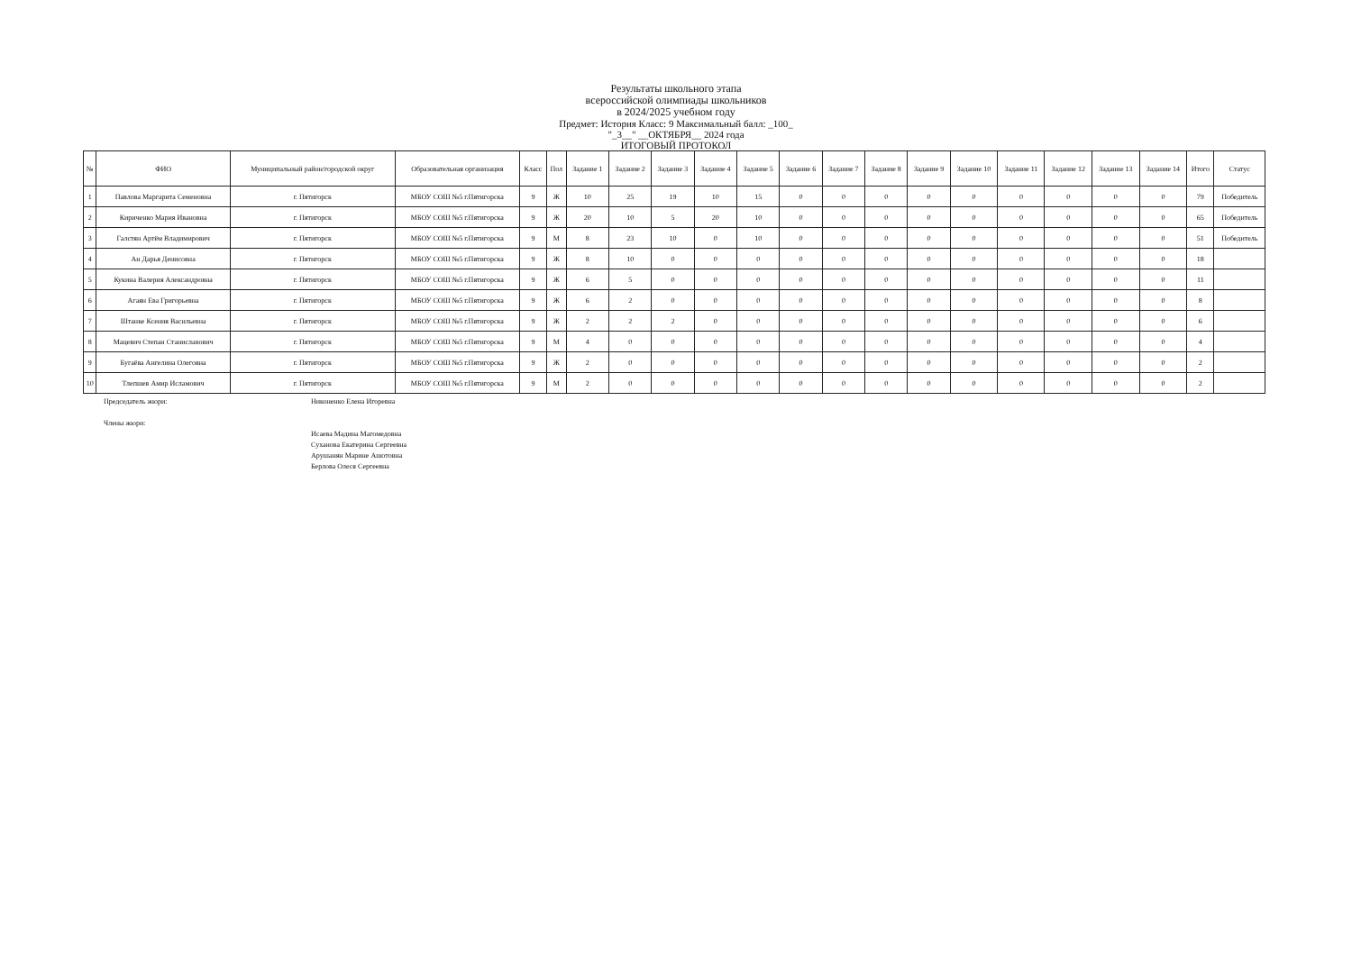Результаты школьного этапа
всероссийской олимпиады школьников
в 2024/2025 учебном году
Предмет: История Класс: 9 Максимальный балл: _100_
"_3__" __ОКТЯБРЯ__ 2024 года
ИТОГОВЫЙ ПРОТОКОЛ
| № | ФИО | Муниципальный район/городской округ | Образовательная организация | Класс | Пол | Задание 1 | Задание 2 | Задание 3 | Задание 4 | Задание 5 | Задание 6 | Задание 7 | Задание 8 | Задание 9 | Задание 10 | Задание 11 | Задание 12 | Задание 13 | Задание 14 | Итого | Статус |
| --- | --- | --- | --- | --- | --- | --- | --- | --- | --- | --- | --- | --- | --- | --- | --- | --- | --- | --- | --- | --- | --- |
| 1 | Павлова Маргарита Семеновна | г. Пятигорск | МБОУ СОШ №5 г.Пятигорска | 9 | Ж | 10 | 25 | 19 | 10 | 15 | 0 | 0 | 0 | 0 | 0 | 0 | 0 | 0 | 0 | 79 | Победитель |
| 2 | Кириченко Мария Ивановна | г. Пятигорск | МБОУ СОШ №5 г.Пятигорска | 9 | Ж | 20 | 10 | 5 | 20 | 10 | 0 | 0 | 0 | 0 | 0 | 0 | 0 | 0 | 0 | 65 | Победитель |
| 3 | Галстян Артём Владимирович | г. Пятигорск | МБОУ СОШ №5 г.Пятигорска | 9 | М | 8 | 23 | 10 | 0 | 10 | 0 | 0 | 0 | 0 | 0 | 0 | 0 | 0 | 0 | 51 | Победитель |
| 4 | Ан Дарья Денисовна | г. Пятигорск | МБОУ СОШ №5 г.Пятигорска | 9 | Ж | 8 | 10 | 0 | 0 | 0 | 0 | 0 | 0 | 0 | 0 | 0 | 0 | 0 | 0 | 18 | |
| 5 | Кукина Валерия Александровна | г. Пятигорск | МБОУ СОШ №5 г.Пятигорска | 9 | Ж | 6 | 5 | 0 | 0 | 0 | 0 | 0 | 0 | 0 | 0 | 0 | 0 | 0 | 0 | 11 | |
| 6 | Агаян Ева Григорьевна | г. Пятигорск | МБОУ СОШ №5 г.Пятигорска | 9 | Ж | 6 | 2 | 0 | 0 | 0 | 0 | 0 | 0 | 0 | 0 | 0 | 0 | 0 | 0 | 8 | |
| 7 | Штанке Ксения Васильевна | г. Пятигорск | МБОУ СОШ №5 г.Пятигорска | 9 | Ж | 2 | 2 | 2 | 0 | 0 | 0 | 0 | 0 | 0 | 0 | 0 | 0 | 0 | 0 | 6 | |
| 8 | Мацевич Степан Станиславович | г. Пятигорск | МБОУ СОШ №5 г.Пятигорска | 9 | М | 4 | 0 | 0 | 0 | 0 | 0 | 0 | 0 | 0 | 0 | 0 | 0 | 0 | 0 | 4 | |
| 9 | Бугаёва Ангелина Олеговна | г. Пятигорск | МБОУ СОШ №5 г.Пятигорска | 9 | Ж | 2 | 0 | 0 | 0 | 0 | 0 | 0 | 0 | 0 | 0 | 0 | 0 | 0 | 0 | 2 | |
| 10 | Тлепшев Амир Исламович | г. Пятигорск | МБОУ СОШ №5 г.Пятигорска | 9 | М | 2 | 0 | 0 | 0 | 0 | 0 | 0 | 0 | 0 | 0 | 0 | 0 | 0 | 0 | 2 | |
Председатель жюри:
Члены жюри:
Никоненко Елена Игоревна
Исаева Мадина Магомедовна
Суханова Екатерина Сергеевна
Арушанян Марине Ашотовна
Берлова Олеся Сергеевна